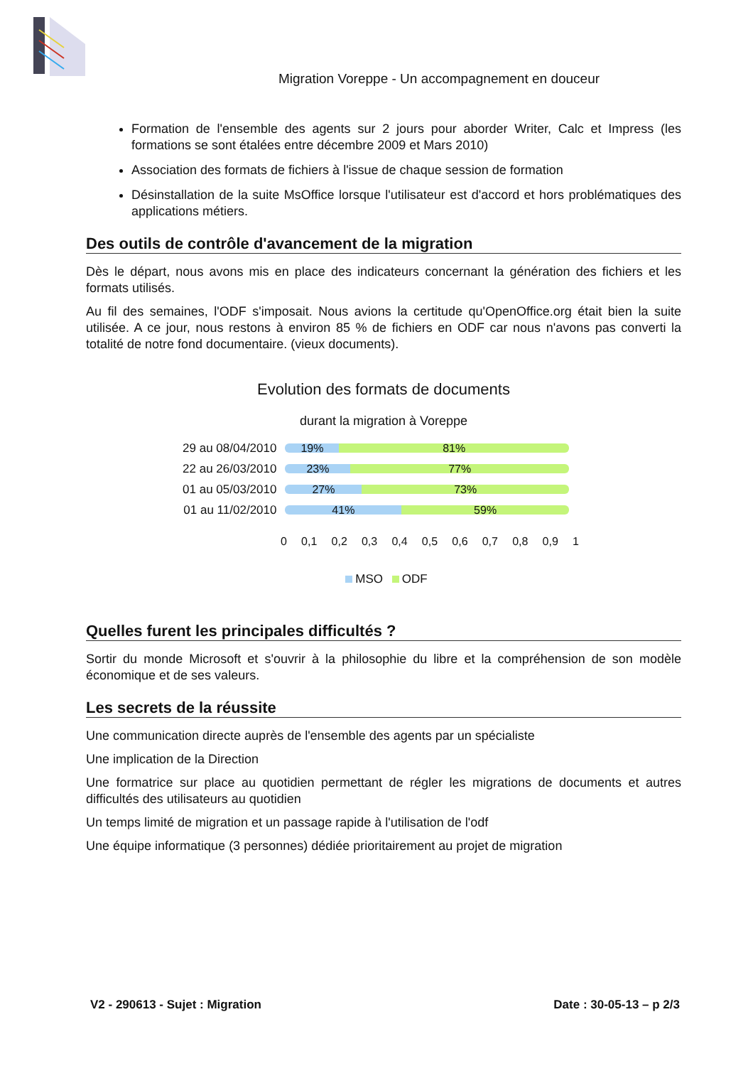Migration Voreppe - Un accompagnement en douceur
Formation de l'ensemble des agents sur 2 jours pour aborder Writer, Calc et Impress (les formations se sont étalées entre décembre 2009 et Mars 2010)
Association des formats de fichiers à l'issue de chaque session de formation
Désinstallation de la suite MsOffice lorsque l'utilisateur est d'accord et hors problématiques des applications métiers.
Des outils de contrôle d'avancement de la migration
Dès le départ, nous avons mis en place des indicateurs concernant la génération des fichiers et les formats utilisés.
Au fil des semaines, l'ODF s'imposait. Nous avions la certitude qu'OpenOffice.org était bien la suite utilisée. A ce jour, nous restons à environ 85 % de fichiers en ODF car nous n'avons pas converti la totalité de notre fond documentaire. (vieux documents).
Evolution des formats de documents
durant la migration à Voreppe
29 au 08/04/2010
19% 81%
22 au 26/03/2010
23% 77%
01 au 05/03/2010
27% 73%
01 au 11/02/2010
41% 59%
0 0,1 0,2 0,3 0,4 0,5 0,6 0,7 0,8 0,9 1
MSO ODF
Quelles furent les principales difficultés ?
Sortir du monde Microsoft et s'ouvrir à la philosophie du libre et la compréhension de son modèle économique et de ses valeurs.
Les secrets de la réussite
Une communication directe auprès de l'ensemble des agents par un spécialiste
Une implication de la Direction
Une formatrice sur place au quotidien permettant de régler les migrations de documents et autres difficultés des utilisateurs au quotidien
Un temps limité de migration et un passage rapide à l'utilisation de l'odf
Une équipe informatique (3 personnes) dédiée prioritairement au projet de migration
V2 - 290613 - Sujet : Migration Date : 30-05-13 – p 2/3